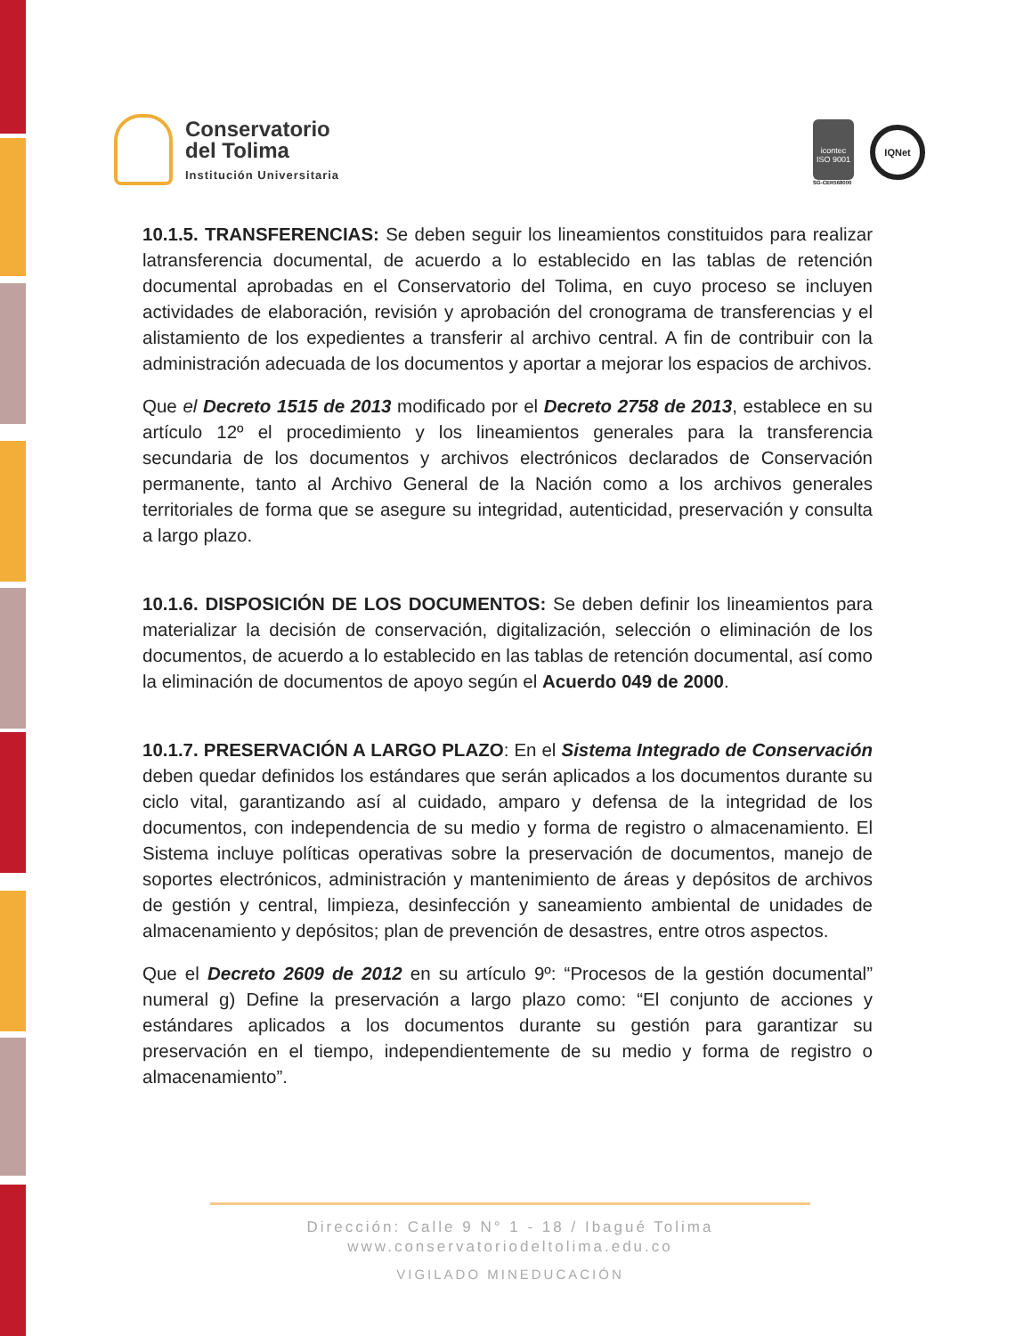Conservatorio
del Tolima
Institución Universitaria
icontec
ISO 9001
SG-CER568000
IQNet
10.1.5. TRANSFERENCIAS: Se deben seguir los lineamientos constituidos para realizar latransferencia documental, de acuerdo a lo establecido en las tablas de retención documental aprobadas en el Conservatorio del Tolima, en cuyo proceso se incluyen actividades de elaboración, revisión y aprobación del cronograma de transferencias y el alistamiento de los expedientes a transferir al archivo central. A fin de contribuir con la administración adecuada de los documentos y aportar a mejorar los espacios de archivos.
Que el Decreto 1515 de 2013 modificado por el Decreto 2758 de 2013, establece en su artículo 12º el procedimiento y los lineamientos generales para la transferencia secundaria de los documentos y archivos electrónicos declarados de Conservación permanente, tanto al Archivo General de la Nación como a los archivos generales territoriales de forma que se asegure su integridad, autenticidad, preservación y consulta a largo plazo.
10.1.6. DISPOSICIÓN DE LOS DOCUMENTOS: Se deben definir los lineamientos para materializar la decisión de conservación, digitalización, selección o eliminación de los documentos, de acuerdo a lo establecido en las tablas de retención documental, así como la eliminación de documentos de apoyo según el Acuerdo 049 de 2000.
10.1.7. PRESERVACIÓN A LARGO PLAZO: En el Sistema Integrado de Conservación deben quedar definidos los estándares que serán aplicados a los documentos durante su ciclo vital, garantizando así al cuidado, amparo y defensa de la integridad de los documentos, con independencia de su medio y forma de registro o almacenamiento. El Sistema incluye políticas operativas sobre la preservación de documentos, manejo de soportes electrónicos, administración y mantenimiento de áreas y depósitos de archivos de gestión y central, limpieza, desinfección y saneamiento ambiental de unidades de almacenamiento y depósitos; plan de prevención de desastres, entre otros aspectos.
Que el Decreto 2609 de 2012 en su artículo 9º: “Procesos de la gestión documental” numeral g) Define la preservación a largo plazo como: “El conjunto de acciones y estándares aplicados a los documentos durante su gestión para garantizar su preservación en el tiempo, independientemente de su medio y forma de registro o almacenamiento”.
Dirección: Calle 9 N° 1 - 18 / Ibagué Tolima
www.conservatoriodeltolima.edu.co
VIGILADO MINEDUCACIÓN